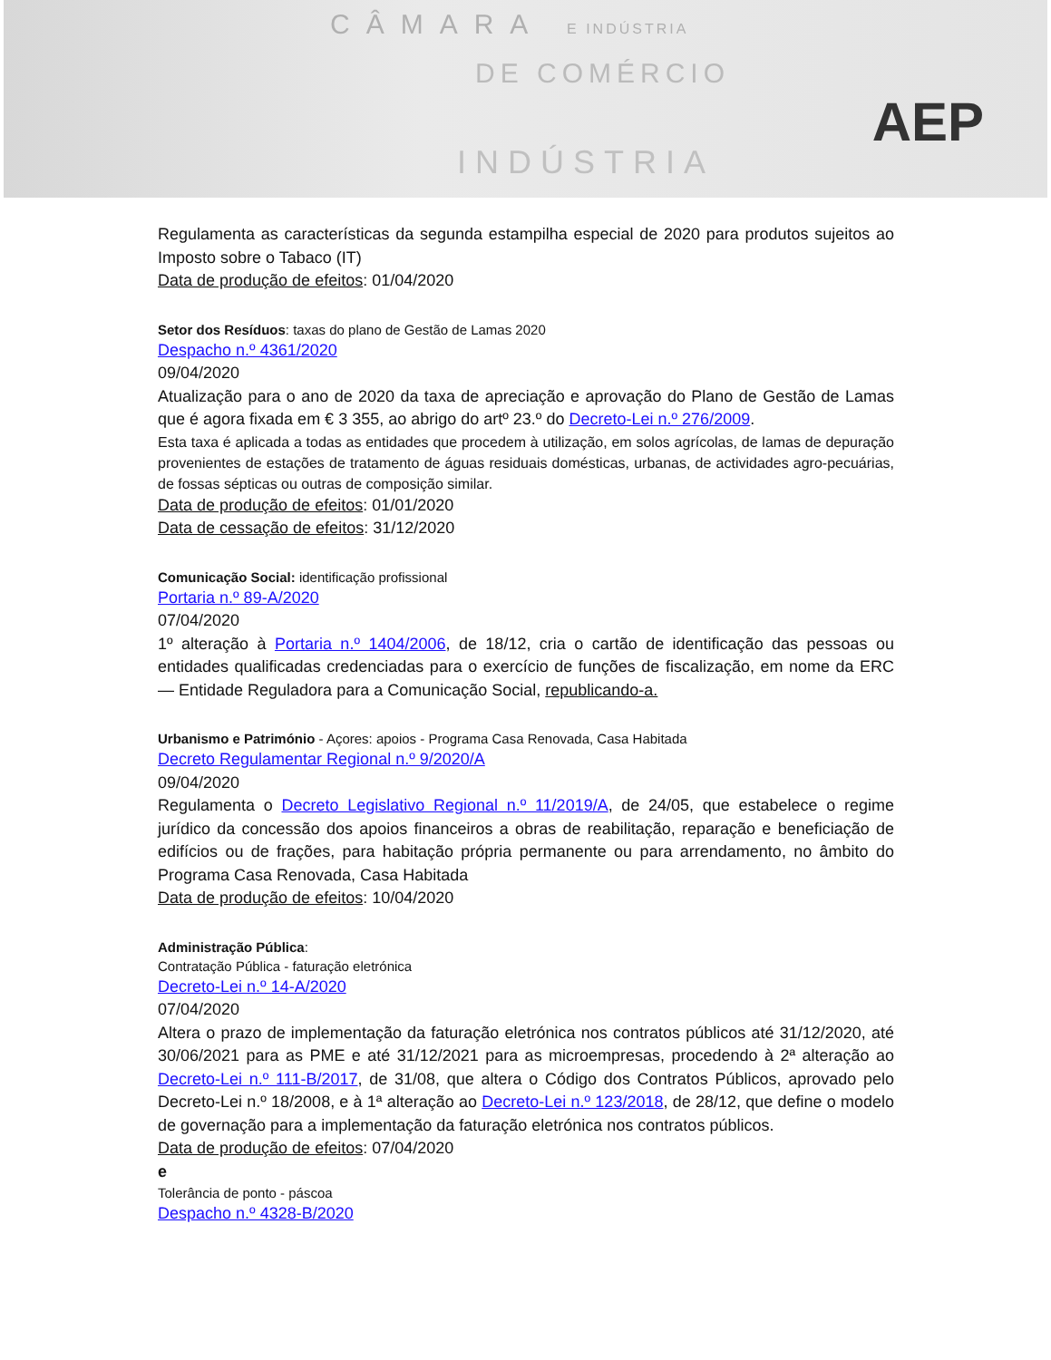CÂMARA E INDÚSTRIA
DE COMÉRCIO
INDÚSTRIA
AEP
Regulamenta as características da segunda estampilha especial de 2020 para produtos sujeitos ao Imposto sobre o Tabaco (IT)
Data de produção de efeitos: 01/04/2020
Setor dos Resíduos: taxas do plano de Gestão de Lamas 2020
Despacho n.º 4361/2020
09/04/2020
Atualização para o ano de 2020 da taxa de apreciação e aprovação do Plano de Gestão de Lamas que é agora fixada em € 3 355, ao abrigo do artº 23.º do Decreto-Lei n.º 276/2009.
Esta taxa é aplicada a todas as entidades que procedem à utilização, em solos agrícolas, de lamas de depuração provenientes de estações de tratamento de águas residuais domésticas, urbanas, de actividades agro-pecuárias, de fossas sépticas ou outras de composição similar.
Data de produção de efeitos: 01/01/2020
Data de cessação de efeitos: 31/12/2020
Comunicação Social: identificação profissional
Portaria n.º 89-A/2020
07/04/2020
1º alteração à Portaria n.º 1404/2006, de 18/12, cria o cartão de identificação das pessoas ou entidades qualificadas credenciadas para o exercício de funções de fiscalização, em nome da ERC — Entidade Reguladora para a Comunicação Social, republicando-a.
Urbanismo e Património - Açores: apoios - Programa Casa Renovada, Casa Habitada
Decreto Regulamentar Regional n.º 9/2020/A
09/04/2020
Regulamenta o Decreto Legislativo Regional n.º 11/2019/A, de 24/05, que estabelece o regime jurídico da concessão dos apoios financeiros a obras de reabilitação, reparação e beneficiação de edifícios ou de frações, para habitação própria permanente ou para arrendamento, no âmbito do Programa Casa Renovada, Casa Habitada
Data de produção de efeitos: 10/04/2020
Administração Pública:
Contratação Pública - faturação eletrónica
Decreto-Lei n.º 14-A/2020
07/04/2020
Altera o prazo de implementação da faturação eletrónica nos contratos públicos até 31/12/2020, até 30/06/2021 para as PME e até 31/12/2021 para as microempresas, procedendo à 2ª alteração ao Decreto-Lei n.º 111-B/2017, de 31/08, que altera o Código dos Contratos Públicos, aprovado pelo Decreto-Lei n.º 18/2008, e à 1ª alteração ao Decreto-Lei n.º 123/2018, de 28/12, que define o modelo de governação para a implementação da faturação eletrónica nos contratos públicos.
Data de produção de efeitos: 07/04/2020
e
Tolerância de ponto - páscoa
Despacho n.º 4328-B/2020